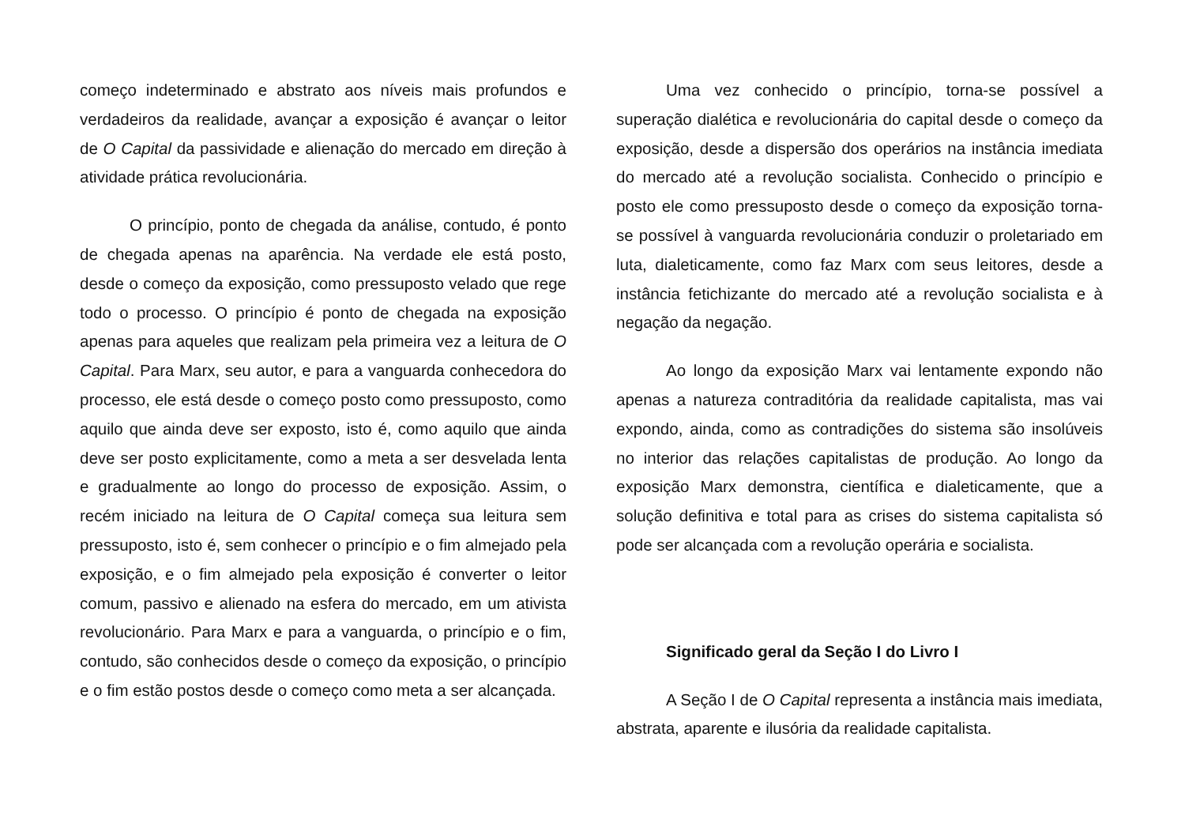começo indeterminado e abstrato aos níveis mais profundos e verdadeiros da realidade, avançar a exposição é avançar o leitor de O Capital da passividade e alienação do mercado em direção à atividade prática revolucionária.
O princípio, ponto de chegada da análise, contudo, é ponto de chegada apenas na aparência. Na verdade ele está posto, desde o começo da exposição, como pressuposto velado que rege todo o processo. O princípio é ponto de chegada na exposição apenas para aqueles que realizam pela primeira vez a leitura de O Capital. Para Marx, seu autor, e para a vanguarda conhecedora do processo, ele está desde o começo posto como pressuposto, como aquilo que ainda deve ser exposto, isto é, como aquilo que ainda deve ser posto explicitamente, como a meta a ser desvelada lenta e gradualmente ao longo do processo de exposição. Assim, o recém iniciado na leitura de O Capital começa sua leitura sem pressuposto, isto é, sem conhecer o princípio e o fim almejado pela exposição, e o fim almejado pela exposição é converter o leitor comum, passivo e alienado na esfera do mercado, em um ativista revolucionário. Para Marx e para a vanguarda, o princípio e o fim, contudo, são conhecidos desde o começo da exposição, o princípio e o fim estão postos desde o começo como meta a ser alcançada.
Uma vez conhecido o princípio, torna-se possível a superação dialética e revolucionária do capital desde o começo da exposição, desde a dispersão dos operários na instância imediata do mercado até a revolução socialista. Conhecido o princípio e posto ele como pressuposto desde o começo da exposição torna-se possível à vanguarda revolucionária conduzir o proletariado em luta, dialeticamente, como faz Marx com seus leitores, desde a instância fetichizante do mercado até a revolução socialista e à negação da negação.
Ao longo da exposição Marx vai lentamente expondo não apenas a natureza contraditória da realidade capitalista, mas vai expondo, ainda, como as contradições do sistema são insolúveis no interior das relações capitalistas de produção. Ao longo da exposição Marx demonstra, científica e dialeticamente, que a solução definitiva e total para as crises do sistema capitalista só pode ser alcançada com a revolução operária e socialista.
Significado geral da Seção I do Livro I
A Seção I de O Capital representa a instância mais imediata, abstrata, aparente e ilusória da realidade capitalista.